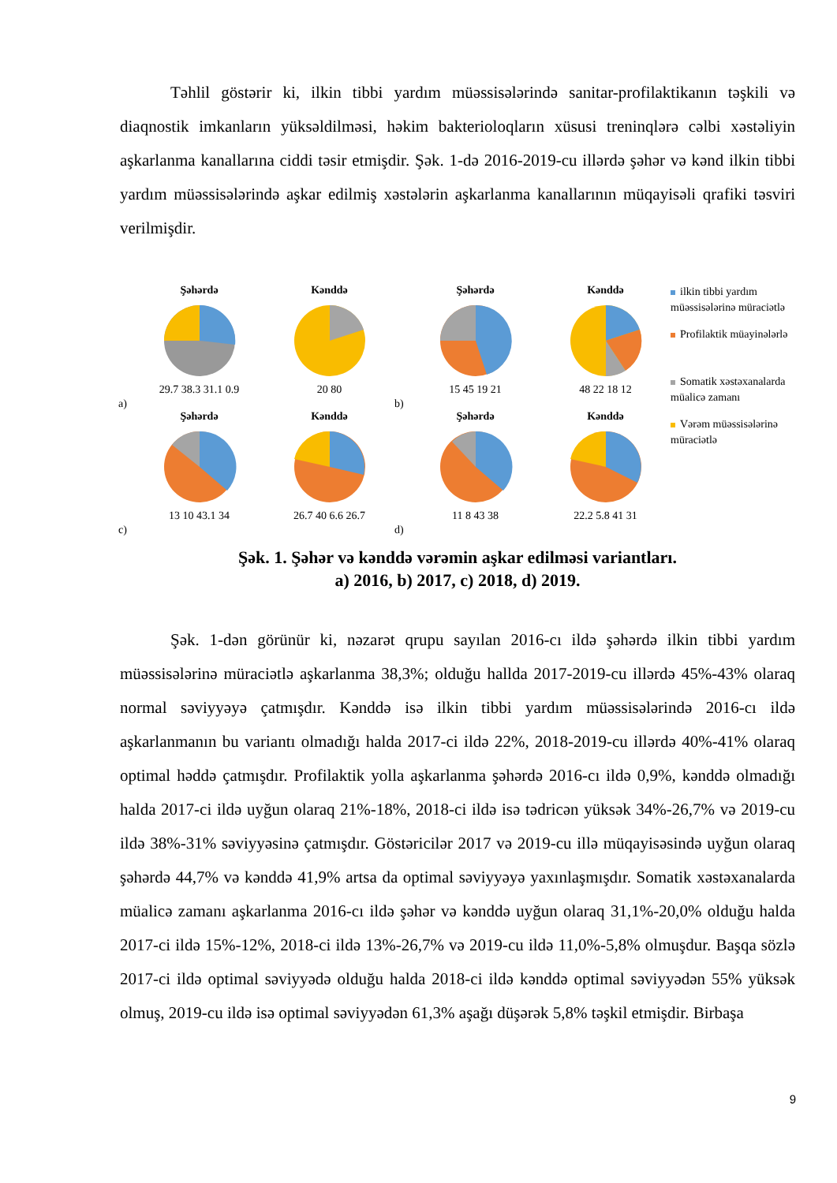Təhlil göstərir ki, ilkin tibbi yardım müəssisələrində sanitar-profilaktikanın təşkili və diaqnostik imkanların yüksəldilməsi, həkim bakterioloqların xüsusi treninqlərə cəlbi xəstəliyin aşkarlanma kanallarına ciddi təsir etmişdir. Şək. 1-də 2016-2019-cu illərdə şəhər və kənd ilkin tibbi yardım müəssisələrində aşkar edilmiş xəstələrin aşkarlanma kanallarının müqayisəli qrafiki təsviri verilmişdir.
a)
Şəhərdə
29.7 38.3 31.1 0.9
Kənddə
20 80
b)
Şəhərdə
15 45 19 21
Kənddə
48 22 18 12
c)
Şəhərdə
13 10 43.1 34
Kənddə
26.7 40 6.6 26.7
d)
Şəhərdə
11 8 43 38
Kənddə
22.2 5.8 41 31
ilkin tibbi yardım müəssisələrinə müraciətlə
Profilaktik müayinələrlə
Somatik xəstəxanalarda müalicə zamanı
Vərəm müəssisələrinə müraciətlə
Şək. 1. Şəhər və kənddə vərəmin aşkar edilməsi variantları.
a) 2016, b) 2017, c) 2018, d) 2019.
Şək. 1-dən görünür ki, nəzarət qrupu sayılan 2016-cı ildə şəhərdə ilkin tibbi yardım müəssisələrinə müraciətlə aşkarlanma 38,3%; olduğu hallda 2017-2019-cu illərdə 45%-43% olaraq normal səviyyəyə çatmışdır. Kənddə isə ilkin tibbi yardım müəssisələrində 2016-cı ildə aşkarlanmanın bu variantı olmadığı halda 2017-ci ildə 22%, 2018-2019-cu illərdə 40%-41% olaraq optimal həddə çatmışdır. Profilaktik yolla aşkarlanma şəhərdə 2016-cı ildə 0,9%, kənddə olmadığı halda 2017-ci ildə uyğun olaraq 21%-18%, 2018-ci ildə isə tədricən yüksək 34%-26,7% və 2019-cu ildə 38%-31% səviyyəsinə çatmışdır. Göstəricilər 2017 və 2019-cu illə müqayisəsində uyğun olaraq şəhərdə 44,7% və kənddə 41,9% artsa da optimal səviyyəyə yaxınlaşmışdır. Somatik xəstəxanalarda müalicə zamanı aşkarlanma 2016-cı ildə şəhər və kənddə uyğun olaraq 31,1%-20,0% olduğu halda 2017-ci ildə 15%-12%, 2018-ci ildə 13%-26,7% və 2019-cu ildə 11,0%-5,8% olmuşdur. Başqa sözlə 2017-ci ildə optimal səviyyədə olduğu halda 2018-ci ildə kənddə optimal səviyyədən 55% yüksək olmuş, 2019-cu ildə isə optimal səviyyədən 61,3% aşağı düşərək 5,8% təşkil etmişdir. Birbaşa
9